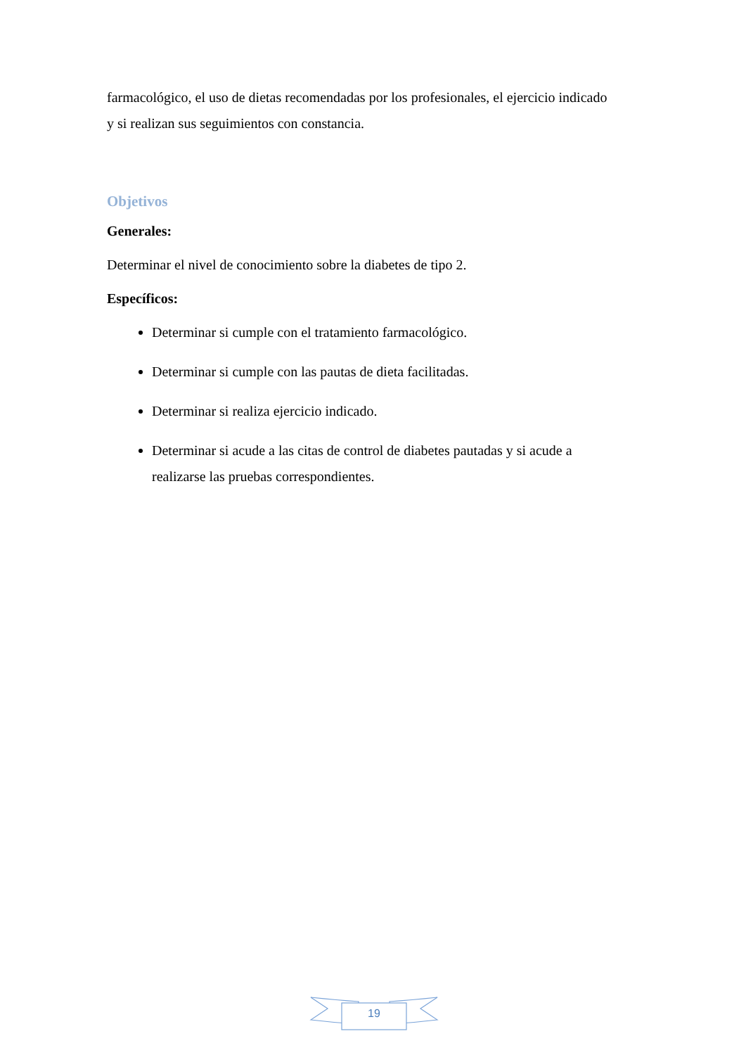farmacológico, el uso de dietas recomendadas por los profesionales, el ejercicio indicado y si realizan sus seguimientos con constancia.
Objetivos
Generales:
Determinar el nivel de conocimiento sobre la diabetes de tipo 2.
Específicos:
Determinar si cumple con el tratamiento farmacológico.
Determinar si cumple con las pautas de dieta facilitadas.
Determinar si realiza ejercicio indicado.
Determinar si acude a las citas de control de diabetes pautadas y si acude a realizarse las pruebas correspondientes.
19